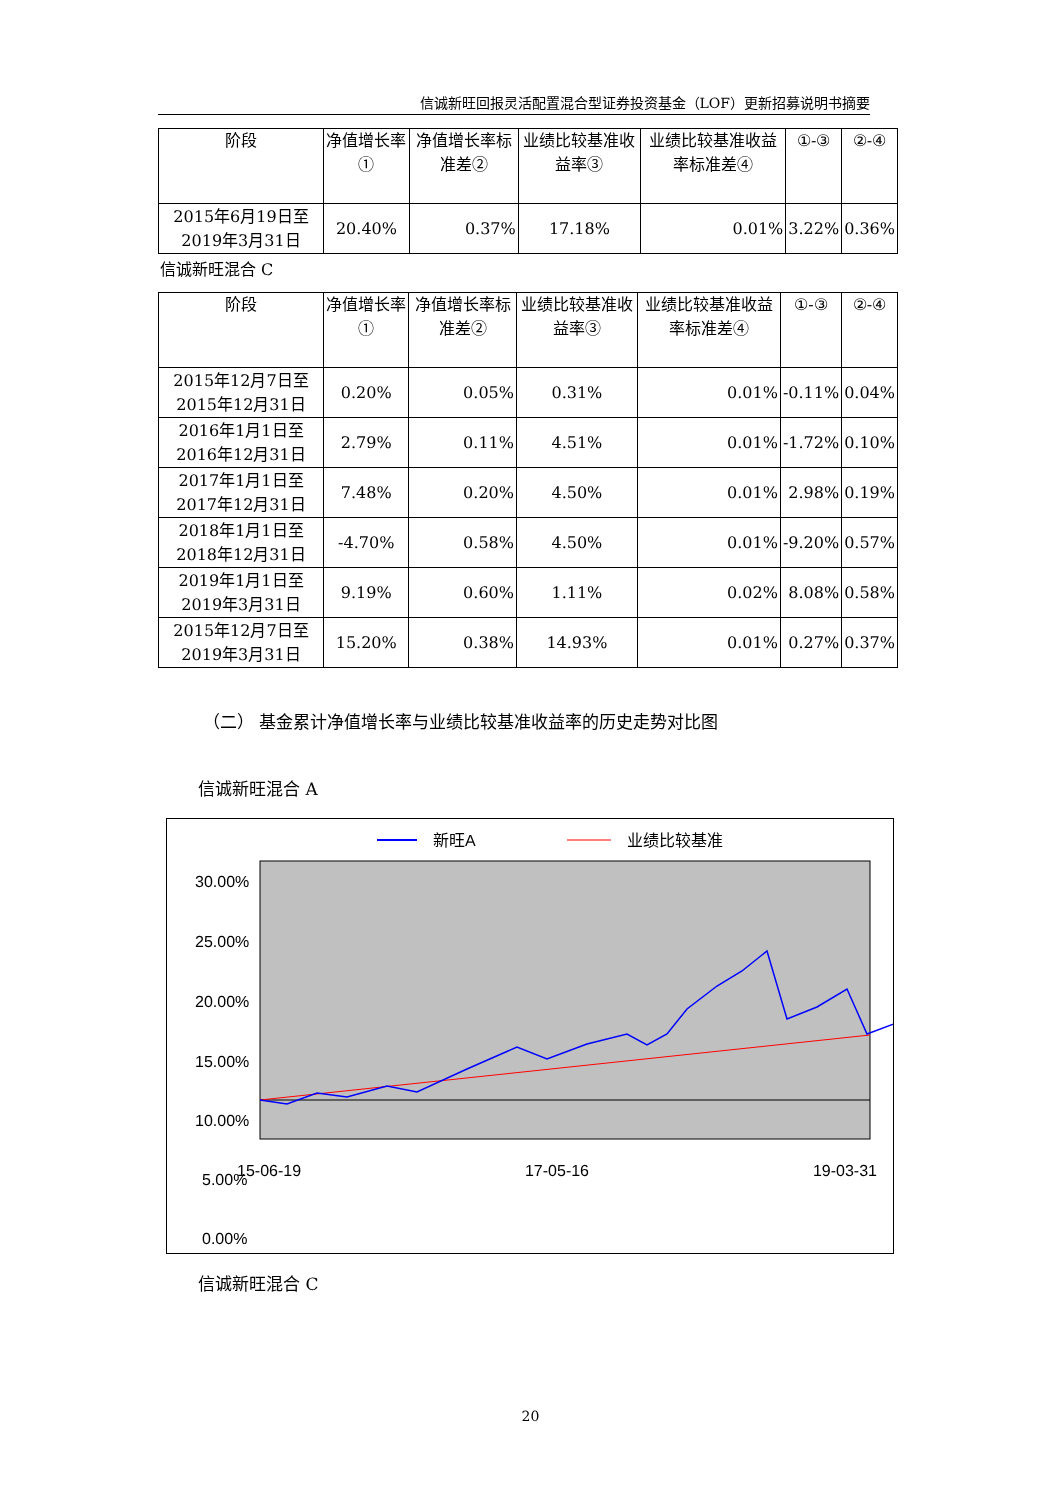信诚新旺回报灵活配置混合型证券投资基金（LOF）更新招募说明书摘要
| 阶段 | 净值增长率① | 净值增长率标准差② | 业绩比较基准收益率③ | 业绩比较基准收益率标准差④ | ①-③ | ②-④ |
| --- | --- | --- | --- | --- | --- | --- |
| 2015年6月19日至2019年3月31日 | 20.40% | 0.37% | 17.18% | 0.01% | 3.22% | 0.36% |
信诚新旺混合 C
| 阶段 | 净值增长率① | 净值增长率标准差② | 业绩比较基准收益率③ | 业绩比较基准收益率标准差④ | ①-③ | ②-④ |
| --- | --- | --- | --- | --- | --- | --- |
| 2015年12月7日至2015年12月31日 | 0.20% | 0.05% | 0.31% | 0.01% | -0.11% | 0.04% |
| 2016年1月1日至2016年12月31日 | 2.79% | 0.11% | 4.51% | 0.01% | -1.72% | 0.10% |
| 2017年1月1日至2017年12月31日 | 7.48% | 0.20% | 4.50% | 0.01% | 2.98% | 0.19% |
| 2018年1月1日至2018年12月31日 | -4.70% | 0.58% | 4.50% | 0.01% | -9.20% | 0.57% |
| 2019年1月1日至2019年3月31日 | 9.19% | 0.60% | 1.11% | 0.02% | 8.08% | 0.58% |
| 2015年12月7日至2019年3月31日 | 15.20% | 0.38% | 14.93% | 0.01% | 0.27% | 0.37% |
（二） 基金累计净值增长率与业绩比较基准收益率的历史走势对比图
信诚新旺混合 A
新旺A
业绩比较基准
30.00%
25.00%
20.00%
15.00%
10.00%
5.00%
0.00%
15-06-19 17-05-16 19-03-31
信诚新旺混合 C
20